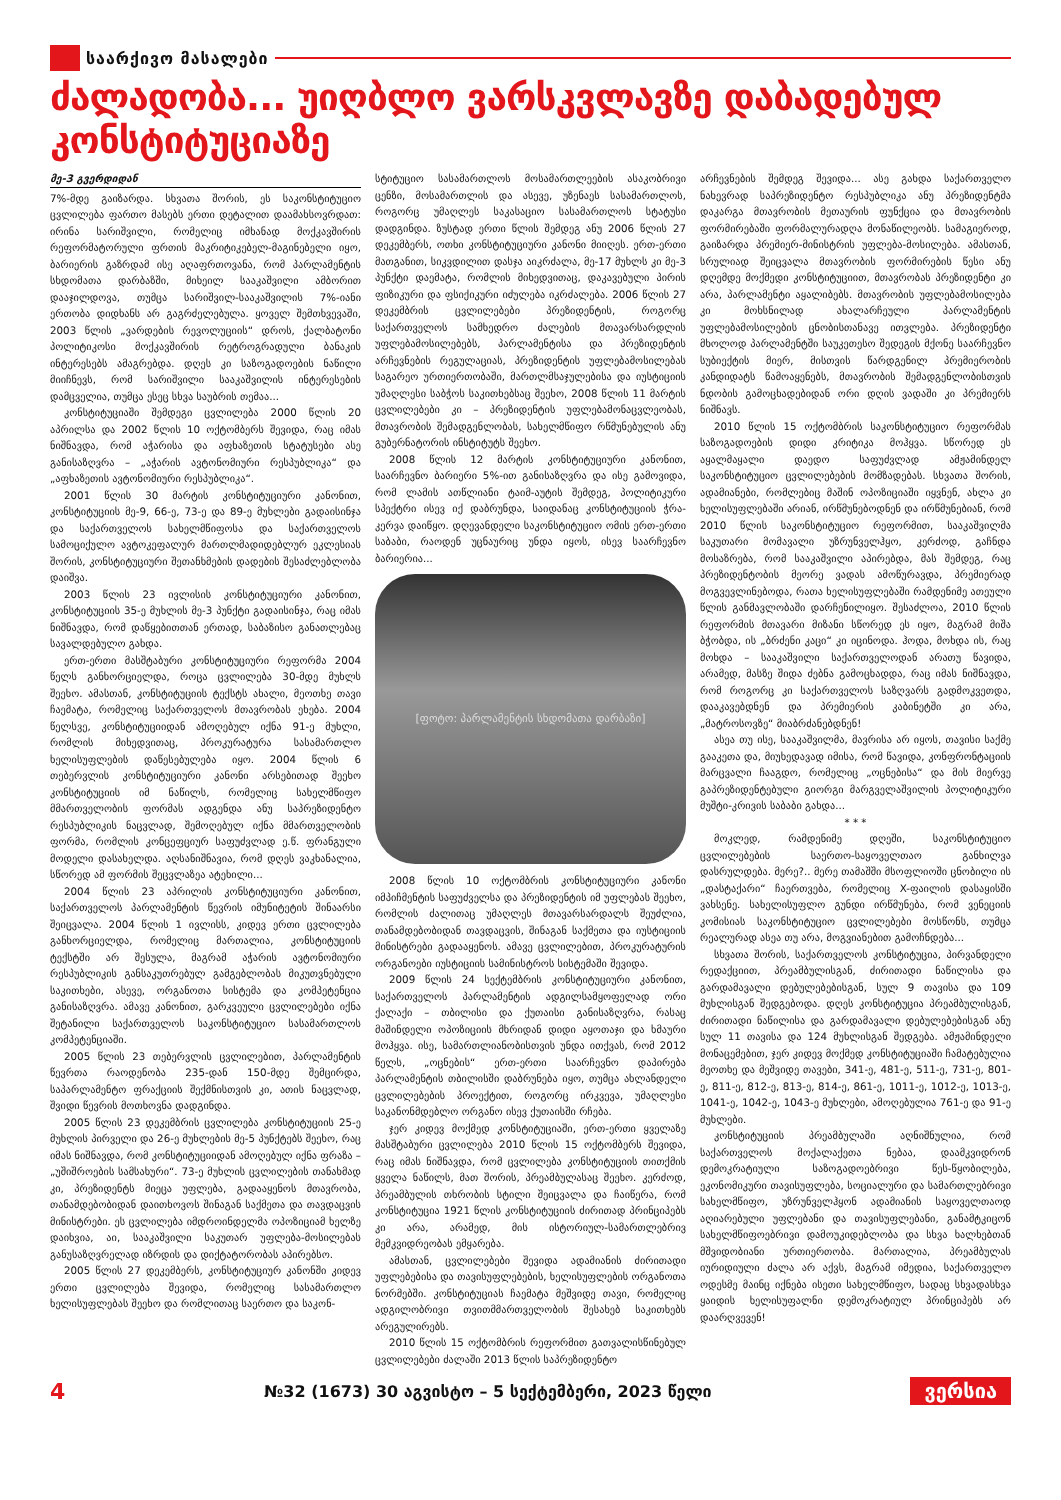საარქივო მასალები
ძალადობა... უიღბლო ვარსკვლავზე დაბადებულ კონსტიტუციაზე
მე-3 გვერდიდან
7%-მდე გაიზარდა. სხვათა შორის, ეს საკონსტიტუციო ცვლილება ფართო მასებს ერთი დეტალით დაამახსოვრდათ: ირინა სარიშვილი, რომელიც იმხანად მოქკავშირის რეფორმატორული ფრთის მაკრიტიკებელ-მაგინებელი იყო, ბარიერის გაზრდამ ისე აღაფრთოვანა, რომ პარლამენტის სხდომათა დარბაზში, მიხეილ სააკაშვილი ამბორით დააჯილდოვა, თუმცა სარიშვილ-სააკაშვილის 7%-იანი ერთობა დიდხანს არ გაგრძელებულა. ყოველ შემთხვევაში, 2003 წლის „ვარდების რევოლუციის“ დროს, ქალბატონი პოლიტიკოსი მოქკავშირის რეტროგრადული ბანაკის ინტერესებს ამაგრებდა. დღეს კი საზოგადოების ნაწილი მიიჩნევს, რომ სარიშვილი სააკაშვილის ინტერესების დამცველია, თუმცა ესეც სხვა საუბრის თემაა...
კონსტიტუციაში შემდეგი ცვლილება 2000 წლის 20 აპრილსა და 2002 წლის 10 ოქტომბერს შევიდა, რაც იმას ნიშნავდა, რომ აჭარისა და აფხაზეთის სტატუსები ასე განისაზღვრა – „აჭარის ავტონომიური რესპუბლიკა“ და „აფხაზეთის ავტონომიური რესპუბლიკა“.
2001 წლის 30 მარტის კონსტიტუციური კანონით, კონსტიტუციის მე-9, 66-ე, 73-ე და 89-ე მუხლები გადაისინჯა და საქართველოს სახელმწიფოსა და საქართველოს სამოციქულო ავტოკეფალურ მართლმადიდებლურ ეკლესიას შორის, კონსტიტუციური შეთანხმების დადების შესაძლებლობა დაიშვა.
2003 წლის 23 ივლისის კონსტიტუციური კანონით, კონსტიტუციის 35-ე მუხლის მე-3 პუნქტი გადაისინჯა, რაც იმას ნიშნავდა, რომ დაწყებითთან ერთად, საბაზისო განათლებაც სავალდებულო გახდა.
ერთ-ერთი მასშტაბური კონსტიტუციური რეფორმა 2004 წელს განხორციელდა, როცა ცვლილება 30-მდე მუხლს შეეხო. ამასთან, კონსტიტუციის ტექსტს ახალი, მეოთხე თავი ჩაემატა, რომელიც საქართველოს მთავრობას ეხება. 2004 წელსვე, კონსტიტუციიდან ამოღებულ იქნა 91-ე მუხლი, რომლის მიხედვითაც, პროკურატურა სასამართლო ხელისუფლების დაწესებულება იყო. 2004 წლის 6 თებერვლის კონსტიტუციური კანონი არსებითად შეეხო კონსტიტუციის იმ ნაწილს, რომელიც სახელმწიფო მმართველობის ფორმას ადგენდა ანუ საპრეზიდენტო რესპუბლიკის ნაცვლად, შემოღებულ იქნა მმართველობის ფორმა, რომლის კონცეფციურ საფუძვლად ე.წ. ფრანგული მოდელი დასახელდა. აღსანიშნავია, რომ დღეს ვაკხანალია, სწორედ ამ ფორმის შეცვლაზეა ატეხილი...
2004 წლის 23 აპრილის კონსტიტუციური კანონით, საქართველოს პარლამენტის წევრის იმუნიტეტის შინაარსი შეიცვალა. 2004 წლის 1 ივლისს, კიდევ ერთი ცვლილება განხორციელდა, რომელიც მართალია, კონსტიტუციის ტექსტში არ შესულა, მაგრამ აჭარის ავტონომიური რესპუბლიკის განსაკუთრებულ გამგებლობას მიკუთვნებული საკითხები, ასევე, ორგანოთა სისტემა და კომპეტენცია განისაზღვრა. ამავე კანონით, გარკვეული ცვლილებები იქნა შეტანილი საქართველოს საკონსტიტუციო სასამართლოს კომპეტენციაში.
2005 წლის 23 თებერვლის ცვლილებით, პარლამენტის წევრთა რაოდენობა 235-დან 150-მდე შემცირდა, საპარლამენტო ფრაქციის შექმნისთვის კი, ათის ნაცვლად, შვიდი წევრის მოთხოვნა დადგინდა.
2005 წლის 23 დეკემბრის ცვლილება კონსტიტუციის 25-ე მუხლის პირველი და 26-ე მუხლების მე-5 პუნქტებს შეეხო, რაც იმას ნიშნავდა, რომ კონსტიტუციიდან ამოღებულ იქნა ფრაზა – „უშიშროების სამსახური“. 73-ე მუხლის ცვლილების თანახმად კი, პრეზიდენტს მიეცა უფლება, გადააყენოს მთავრობა, თანამდებობიდან დაითხოვოს შინაგან საქმეთა და თავდაცვის მინისტრები. ეს ცვლილება იმდროინდელმა ოპოზიციამ ხელზე დაიხვია, აი, სააკაშვილი საკუთარ უფლება-მოსილებას განუსაზღვრელად იზრდის და დიქტატორობას აპირებსო.
2005 წლის 27 დეკემბერს, კონსტიტუციურ კანონში კიდევ ერთი ცვლილება შევიდა, რომელიც სასამართლო ხელისუფლებას შეეხო და რომლითაც საერთო და საკონ-
სტიტუციო სასამართლოს მოსამართლეების ასაკობრივი ცენზი, მოსამართლის და ასევე, უზენაეს სასამართლოს, როგორც უმაღლეს საკასაციო სასამართლოს სტატუსი დადგინდა. ზუსტად ერთი წლის შემდეგ ანუ 2006 წლის 27 დეკემბერს, ოთხი კონსტიტუციური კანონი მიიღეს. ერთ-ერთი მათგანით, სიკვდილით დასჯა აიკრძალა, მე-17 მუხლს კი მე-3 პუნქტი დაემატა, რომლის მიხედვითაც, დაკავებული პირის ფიზიკური და ფსიქიკური იძულება იკრძალება. 2006 წლის 27 დეკემბრის ცვლილებები პრეზიდენტის, როგორც საქართველოს სამხედრო ძალების მთავარსარდლის უფლებამოსილებებს, პარლამენტისა და პრეზიდენტის არჩევნების რეგულაციას, პრეზიდენტის უფლებამოსილებას საგარეო ურთიერთობაში, მართლმსაჯულებისა და იუსტიციის უმაღლესი საბჭოს საკითხებსაც შეეხო, 2008 წლის 11 მარტის ცვლილებები კი – პრეზიდენტის უფლებამონაცვლეობას, მთავრობის შემადგენლობას, სახელმწიფო რწმუნებულის ანუ გუბერნატორის ინსტიტუტს შეეხო.
2008 წლის 12 მარტის კონსტიტუციური კანონით, საარჩევნო ბარიერი 5%-ით განისაზღვრა და ისე გამოვიდა, რომ ლამის ათწლიანი ტაიმ-აუტის შემდეგ, პოლიტიკური სპექტრი ისევ იქ დაბრუნდა, საიდანაც კონსტიტუციის ჭრა-კერვა დაიწყო. დღევანდელი საკონსტიტუციო ომის ერთ-ერთი საბაბი, რაოდენ უცნაურიც უნდა იყოს, ისევ საარჩევნო ბარიერია...
[ფოტო: პარლამენტის სხდომათა დარბაზი]
2008 წლის 10 ოქტომბრის კონსტიტუციური კანონი იმპიჩმენტის საფუძველსა და პრეზიდენტის იმ უფლებას შეეხო, რომლის ძალითაც უმაღლეს მთავარსარდალს შეუძლია, თანამდებობიდან თავდაცვის, შინაგან საქმეთა და იუსტიციის მინისტრები გადააყენოს. ამავე ცვლილებით, პროკურატურის ორგანოები იუსტიციის სამინისტროს სისტემაში შევიდა.
2009 წლის 24 სექტემბრის კონსტიტუციური კანონით, საქართველოს პარლამენტის ადგილსამყოფელად ორი ქალაქი – თბილისი და ქუთაისი განისაზღვრა, რასაც მაშინდელი ოპოზიციის მხრიდან დიდი აყოთაჯი და ხმაური მოჰყვა. ისე, სამართლიანობისთვის უნდა ითქვას, რომ 2012 წელს, „ოცნების“ ერთ-ერთი საარჩევნო დაპირება პარლამენტის თბილისში დაბრუნება იყო, თუმცა ახლანდელი ცვლილებების პროექტით, როგორც ირკვევა, უმაღლესი საკანონმდებლო ორგანო ისევ ქუთაისში რჩება.
ჯერ კიდევ მოქმედ კონსტიტუციაში, ერთ-ერთი ყველაზე მასშტაბური ცვლილება 2010 წლის 15 ოქტომბერს შევიდა, რაც იმას ნიშნავდა, რომ ცვლილება კონსტიტუციის თითქმის ყველა ნაწილს, მათ შორის, პრეამბულასაც შეეხო. კერძოდ, პრეამბულის თხრობის სტილი შეიცვალა და ჩაიწერა, რომ კონსტიტუცია 1921 წლის კონსტიტუციის ძირითად პრინციპებს კი არა, არამედ, მის ისტორიულ-სამართლებრივ მემკვიდრეობას ემყარება.
ამასთან, ცვლილებები შევიდა ადამიანის ძირითადი უფლებებისა და თავისუფლებების, ხელისუფლების ორგანოთა ნორმებში. კონსტიტუციას ჩაემატა მეშვიდე თავი, რომელიც ადგილობრივი თვითმმართველობის შესახებ საკითხებს არეგულირებს.
2010 წლის 15 ოქტომბრის რეფორმით გათვალისწინებულ ცვლილებები ძალაში 2013 წლის საპრეზიდენტო
არჩევნების შემდეგ შევიდა... ასე გახდა საქართველო ნახევრად საპრეზიდენტო რესპუბლიკა ანუ პრეზიდენტმა დაკარგა მთავრობის მეთაურის ფუნქცია და მთავრობის ფორმირებაში ფორმალურადღა მონაწილეობს. სამაგიეროდ, გაიზარდა პრემიერ-მინისტრის უფლება-მოსილება. ამასთან, სრულიად შეიცვალა მთავრობის ფორმირების წესი ანუ დღემდე მოქმედი კონსტიტუციით, მთავრობას პრეზიდენტი კი არა, პარლამენტი აყალიბებს. მთავრობის უფლებამოსილება კი მოხსნილად ახალარჩეული პარლამენტის უფლებამოსილების ცნობისთანავე ითვლება. პრეზიდენტი მხოლოდ პარლამენტში საუკეთესო შედეგის მქონე საარჩევნო სუბიექტის მიერ, მისთვის წარდგენილ პრემიერობის კანდიდატს წამოაყენებს, მთავრობის შემადგენლობისთვის ნდობის გამოცხადებიდან ორი დღის ვადაში კი პრემიერს ნიშნავს.
2010 წლის 15 ოქტომბრის საკონსტიტუციო რეფორმას საზოგადოების დიდი კრიტიკა მოჰყვა. სწორედ ეს აყალმაყალი დაედო საფუძვლად ამჟამინდელ საკონსტიტუციო ცვლილებების მომზადებას. სხვათა შორის, ადამიანები, რომლებიც მაშინ ოპოზიციაში იყვნენ, ახლა კი ხელისუფლებაში არიან, ირწმუნებოდნენ და ირწმუნებიან, რომ 2010 წლის საკონსტიტუციო რეფორმით, სააკაშვილმა საკუთარი მომავალი უზრუნველჰყო, კერძოდ, გაჩნდა მოსაზრება, რომ სააკაშვილი აპირებდა, მას შემდეგ, რაც პრეზიდენტობის მეორე ვადას ამოწურავდა, პრემიერად მოგვევლინებოდა, რათა ხელისუფლებაში რამდენიმე ათეული წლის განმავლობაში დარჩენილიყო. შესაძლოა, 2010 წლის რეფორმის მთავარი მიზანი სწორედ ეს იყო, მაგრამ მიშა ბჭობდა, ის „ბრძენი კაცი“ კი იცინოდა. ჰოდა, მოხდა ის, რაც მოხდა – სააკაშვილი საქართველოდან არათუ წავიდა, არამედ, მასზე შიდა ძებნა გამოცხადდა, რაც იმას ნიშნავდა, რომ როგორც კი საქართველოს საზღვარს გადმოკვეთდა, დააკავებდნენ და პრემიერის კაბინეტში კი არა, „მატროსოვზე“ მიაბრძანებდნენ!
ასეა თუ ისე, სააკაშვილმა, მავრისა არ იყოს, თავისი საქმე გააკეთა და, მიუხედავად იმისა, რომ წავიდა, კონფრონტაციის მარცვალი ჩააგდო, რომელიც „ოცნებისა“ და მის მიერვე გაპრეზიდენტებული გიორგი მარგველაშვილის პოლიტიკური მუშტი-კრივის საბაბი გახდა...
* * *
მოკლედ, რამდენიმე დღეში, საკონსტიტუციო ცვლილებების საერთო-საყოველთაო განხილვა დასრულდება. მერე?.. მერე თამაშში მსოფლიოში ცნობილი ის „დასტაქარი“ ჩაერთვება, რომელიც X-ფაილის დასაყისში ვახსენე. სახელისუფლო გუნდი ირწმუნება, რომ ვენეციის კომისიას საკონსტიტუციო ცვლილებები მოსწონს, თუმცა რეალურად ასეა თუ არა, მოგვიანებით გამოჩნდება...
სხვათა შორის, საქართველოს კონსტიტუცია, პირვანდელი რედაქციით, პრეამბულისგან, ძირითადი ნაწილისა და გარდამავალი დებულებებისგან, სულ 9 თავისა და 109 მუხლისგან შედგებოდა. დღეს კონსტიტუცია პრეამბულისგან, ძირითადი ნაწილისა და გარდამავალი დებულებებისგან ანუ სულ 11 თავისა და 124 მუხლისგან შედგება. ამჟამინდელი მონაცემებით, ჯერ კიდევ მოქმედ კონსტიტუციაში ჩამატებულია მეოთხე და მეშვიდე თავები, 341-ე, 481-ე, 511-ე, 731-ე, 801-ე, 811-ე, 812-ე, 813-ე, 814-ე, 861-ე, 1011-ე, 1012-ე, 1013-ე, 1041-ე, 1042-ე, 1043-ე მუხლები, ამოღებულია 761-ე და 91-ე მუხლები.
კონსტიტუციის პრეამბულაში აღნიშნულია, რომ საქართველოს მოქალაქეთა ნებაა, დაამკვიდრონ დემოკრატიული საზოგადოებრივი წეს-წყობილება, ეკონომიკური თავისუფლება, სოციალური და სამართლებრივი სახელმწიფო, უზრუნველჰყონ ადამიანის საყოველთაოდ აღიარებული უფლებანი და თავისუფლებანი, განამტკიცონ სახელმწიფოებრივი დამოუკიდებლობა და სხვა ხალხებთან მშვიდობიანი ურთიერთობა. მართალია, პრეამბულას იურიდიული ძალა არ აქვს, მაგრამ იმედია, საქართველო ოდესმე მაინც იქნება ისეთი სახელმწიფო, სადაც სხვადასხვა ყაიდის ხელისუფალნი დემოკრატიულ პრინციპებს არ დაარღვევენ!
4 №32 (1673) 30 აგვისტო – 5 სექტემბერი, 2023 წელი ვერსია